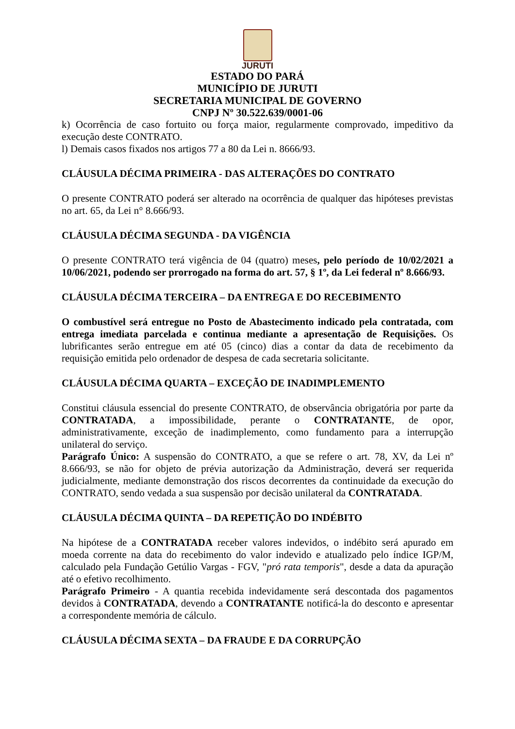JURUTI
ESTADO DO PARÁ
MUNICÍPIO DE JURUTI
SECRETARIA MUNICIPAL DE GOVERNO
CNPJ Nº 30.522.639/0001-06
k) Ocorrência de caso fortuito ou força maior, regularmente comprovado, impeditivo da execução deste CONTRATO.
l) Demais casos fixados nos artigos 77 a 80 da Lei n. 8666/93.
CLÁUSULA DÉCIMA PRIMEIRA - DAS ALTERAÇÕES DO CONTRATO
O presente CONTRATO poderá ser alterado na ocorrência de qualquer das hipóteses previstas no art. 65, da Lei n° 8.666/93.
CLÁUSULA DÉCIMA SEGUNDA - DA VIGÊNCIA
O presente CONTRATO terá vigência de 04 (quatro) meses, pelo período de 10/02/2021 a 10/06/2021, podendo ser prorrogado na forma do art. 57, § 1º, da Lei federal nº 8.666/93.
CLÁUSULA DÉCIMA TERCEIRA – DA ENTREGA E DO RECEBIMENTO
O combustível será entregue no Posto de Abastecimento indicado pela contratada, com entrega imediata parcelada e continua mediante a apresentação de Requisições. Os lubrificantes serão entregue em até 05 (cinco) dias a contar da data de recebimento da requisição emitida pelo ordenador de despesa de cada secretaria solicitante.
CLÁUSULA DÉCIMA QUARTA – EXCEÇÃO DE INADIMPLEMENTO
Constitui cláusula essencial do presente CONTRATO, de observância obrigatória por parte da CONTRATADA, a impossibilidade, perante o CONTRATANTE, de opor, administrativamente, exceção de inadimplemento, como fundamento para a interrupção unilateral do serviço.
Parágrafo Único: A suspensão do CONTRATO, a que se refere o art. 78, XV, da Lei nº 8.666/93, se não for objeto de prévia autorização da Administração, deverá ser requerida judicialmente, mediante demonstração dos riscos decorrentes da continuidade da execução do CONTRATO, sendo vedada a sua suspensão por decisão unilateral da CONTRATADA.
CLÁUSULA DÉCIMA QUINTA – DA REPETIÇÃO DO INDÉBITO
Na hipótese de a CONTRATADA receber valores indevidos, o indébito será apurado em moeda corrente na data do recebimento do valor indevido e atualizado pelo índice IGP/M, calculado pela Fundação Getúlio Vargas - FGV, "pró rata temporis", desde a data da apuração até o efetivo recolhimento.
Parágrafo Primeiro - A quantia recebida indevidamente será descontada dos pagamentos devidos à CONTRATADA, devendo a CONTRATANTE notificá-la do desconto e apresentar a correspondente memória de cálculo.
CLÁUSULA DÉCIMA SEXTA – DA FRAUDE E DA CORRUPÇÃO